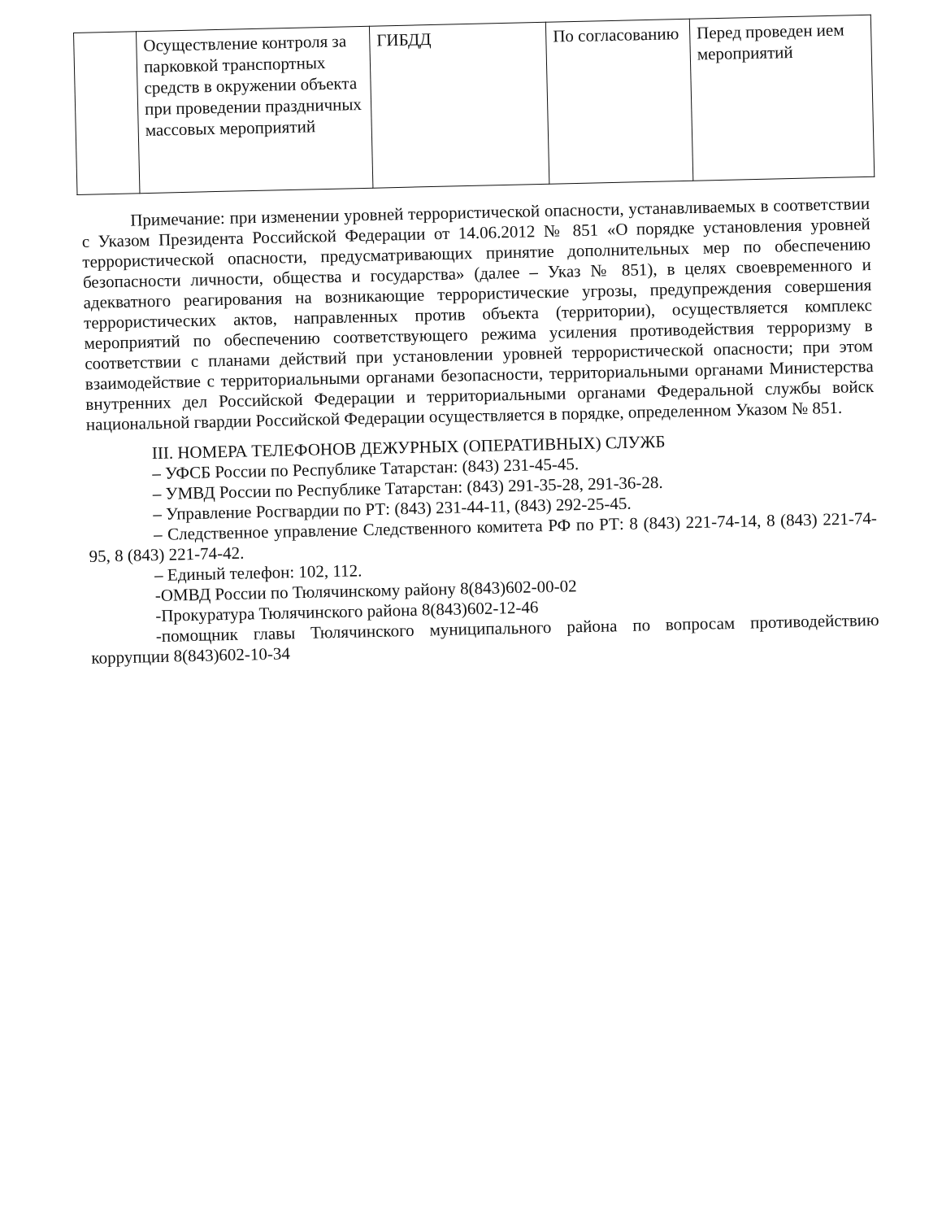| | Осуществление контроля за парковкой транспортных средств в окружении объекта при проведении праздничных массовых мероприятий | ГИБДД | По согласованию | Перед проведен ием мероприятий |
Примечание: при изменении уровней террористической опасности, устанавливаемых в соответствии с Указом Президента Российской Федерации от 14.06.2012 № 851 «О порядке установления уровней террористической опасности, предусматривающих принятие дополнительных мер по обеспечению безопасности личности, общества и государства» (далее – Указ № 851), в целях своевременного и адекватного реагирования на возникающие террористические угрозы, предупреждения совершения террористических актов, направленных против объекта (территории), осуществляется комплекс мероприятий по обеспечению соответствующего режима усиления противодействия терроризму в соответствии с планами действий при установлении уровней террористической опасности; при этом взаимодействие с территориальными органами безопасности, территориальными органами Министерства внутренних дел Российской Федерации и территориальными органами Федеральной службы войск национальной гвардии Российской Федерации осуществляется в порядке, определенном Указом № 851.
III. НОМЕРА ТЕЛЕФОНОВ ДЕЖУРНЫХ (ОПЕРАТИВНЫХ) СЛУЖБ
– УФСБ России по Республике Татарстан: (843) 231-45-45.
– УМВД России по Республике Татарстан: (843) 291-35-28, 291-36-28.
– Управление Росгвардии по РТ: (843) 231-44-11, (843) 292-25-45.
– Следственное управление Следственного комитета РФ по РТ: 8 (843) 221-74-14, 8 (843) 221-74-95, 8 (843) 221-74-42.
– Единый телефон: 102, 112.
-ОМВД России по Тюлячинскому району 8(843)602-00-02
-Прокуратура Тюлячинского района 8(843)602-12-46
-помощник главы Тюлячинского муниципального района по вопросам противодействию коррупции 8(843)602-10-34